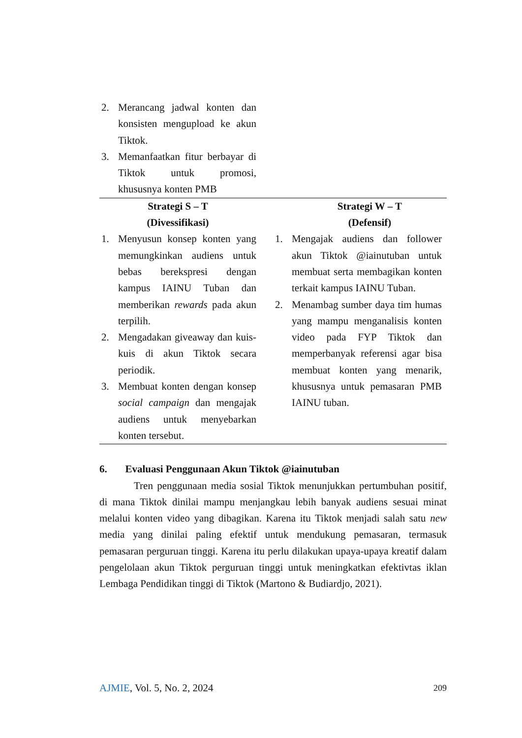| 2. Merancang jadwal konten dan konsisten mengupload ke akun Tiktok. 3. Memanfaatkan fitur berbayar di Tiktok untuk promosi, khususnya konten PMB | |
| Strategi S – T (Divessifikasi) | Strategi W – T (Defensif) |
| 1. Menyusun konsep konten yang memungkinkan audiens untuk bebas berekspresi dengan kampus IAINU Tuban dan memberikan rewards pada akun terpilih. 2. Mengadakan giveaway dan kuis-kuis di akun Tiktok secara periodik. 3. Membuat konten dengan konsep social campaign dan mengajak audiens untuk menyebarkan konten tersebut. | 1. Mengajak audiens dan follower akun Tiktok @iainutuban untuk membuat serta membagikan konten terkait kampus IAINU Tuban. 2. Menambag sumber daya tim humas yang mampu menganalisis konten video pada FYP Tiktok dan memperbanyak referensi agar bisa membuat konten yang menarik, khususnya untuk pemasaran PMB IAINU tuban. |
6. Evaluasi Penggunaan Akun Tiktok @iainutuban
Tren penggunaan media sosial Tiktok menunjukkan pertumbuhan positif, di mana Tiktok dinilai mampu menjangkau lebih banyak audiens sesuai minat melalui konten video yang dibagikan. Karena itu Tiktok menjadi salah satu new media yang dinilai paling efektif untuk mendukung pemasaran, termasuk pemasaran perguruan tinggi. Karena itu perlu dilakukan upaya-upaya kreatif dalam pengelolaan akun Tiktok perguruan tinggi untuk meningkatkan efektivtas iklan Lembaga Pendidikan tinggi di Tiktok (Martono & Budiardjo, 2021).
AJMIE, Vol. 5, No. 2, 2024 209